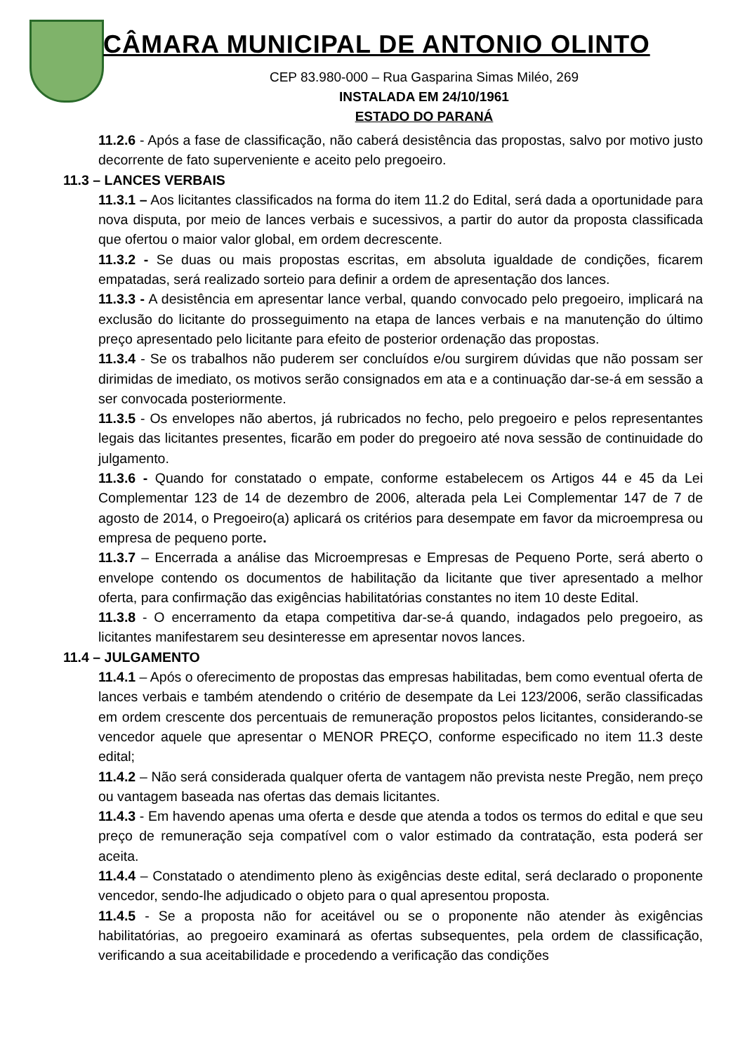CÂMARA MUNICIPAL DE ANTONIO OLINTO
CEP 83.980-000 – Rua Gasparina Simas Miléo, 269
INSTALADA EM 24/10/1961
ESTADO DO PARANÁ
11.2.6 - Após a fase de classificação, não caberá desistência das propostas, salvo por motivo justo decorrente de fato superveniente e aceito pelo pregoeiro.
11.3 – LANCES VERBAIS
11.3.1 – Aos licitantes classificados na forma do item 11.2 do Edital, será dada a oportunidade para nova disputa, por meio de lances verbais e sucessivos, a partir do autor da proposta classificada que ofertou o maior valor global, em ordem decrescente.
11.3.2 - Se duas ou mais propostas escritas, em absoluta igualdade de condições, ficarem empatadas, será realizado sorteio para definir a ordem de apresentação dos lances.
11.3.3 - A desistência em apresentar lance verbal, quando convocado pelo pregoeiro, implicará na exclusão do licitante do prosseguimento na etapa de lances verbais e na manutenção do último preço apresentado pelo licitante para efeito de posterior ordenação das propostas.
11.3.4 - Se os trabalhos não puderem ser concluídos e/ou surgirem dúvidas que não possam ser dirimidas de imediato, os motivos serão consignados em ata e a continuação dar-se-á em sessão a ser convocada posteriormente.
11.3.5 - Os envelopes não abertos, já rubricados no fecho, pelo pregoeiro e pelos representantes legais das licitantes presentes, ficarão em poder do pregoeiro até nova sessão de continuidade do julgamento.
11.3.6 - Quando for constatado o empate, conforme estabelecem os Artigos 44 e 45 da Lei Complementar 123 de 14 de dezembro de 2006, alterada pela Lei Complementar 147 de 7 de agosto de 2014, o Pregoeiro(a) aplicará os critérios para desempate em favor da microempresa ou empresa de pequeno porte.
11.3.7 – Encerrada a análise das Microempresas e Empresas de Pequeno Porte, será aberto o envelope contendo os documentos de habilitação da licitante que tiver apresentado a melhor oferta, para confirmação das exigências habilitatórias constantes no item 10 deste Edital.
11.3.8 - O encerramento da etapa competitiva dar-se-á quando, indagados pelo pregoeiro, as licitantes manifestarem seu desinteresse em apresentar novos lances.
11.4 – JULGAMENTO
11.4.1 – Após o oferecimento de propostas das empresas habilitadas, bem como eventual oferta de lances verbais e também atendendo o critério de desempate da Lei 123/2006, serão classificadas em ordem crescente dos percentuais de remuneração propostos pelos licitantes, considerando-se vencedor aquele que apresentar o MENOR PREÇO, conforme especificado no item 11.3 deste edital;
11.4.2 – Não será considerada qualquer oferta de vantagem não prevista neste Pregão, nem preço ou vantagem baseada nas ofertas das demais licitantes.
11.4.3 - Em havendo apenas uma oferta e desde que atenda a todos os termos do edital e que seu preço de remuneração seja compatível com o valor estimado da contratação, esta poderá ser aceita.
11.4.4 – Constatado o atendimento pleno às exigências deste edital, será declarado o proponente vencedor, sendo-lhe adjudicado o objeto para o qual apresentou proposta.
11.4.5 - Se a proposta não for aceitável ou se o proponente não atender às exigências habilitatórias, ao pregoeiro examinará as ofertas subsequentes, pela ordem de classificação, verificando a sua aceitabilidade e procedendo a verificação das condições